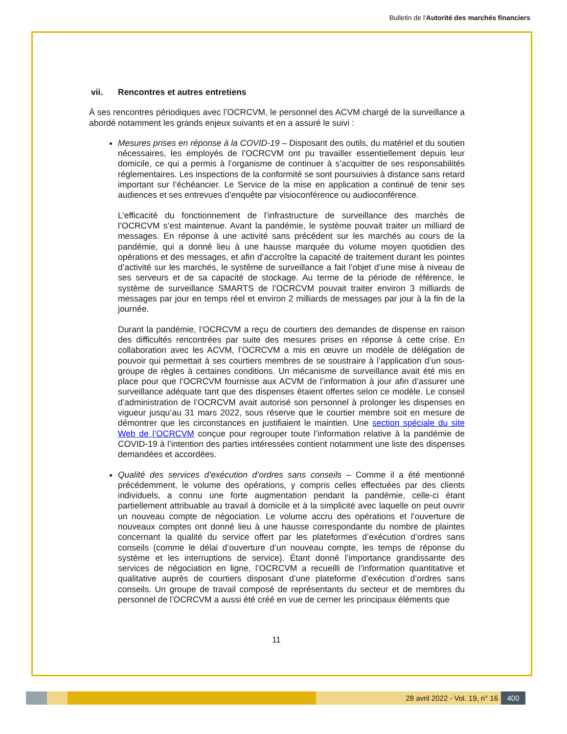Bulletin de l'Autorité des marchés financiers
vii. Rencontres et autres entretiens
À ses rencontres périodiques avec l’OCRCVM, le personnel des ACVM chargé de la surveillance a abordé notamment les grands enjeux suivants et en a assuré le suivi :
Mesures prises en réponse à la COVID-19 – Disposant des outils, du matériel et du soutien nécessaires, les employés de l’OCRCVM ont pu travailler essentiellement depuis leur domicile, ce qui a permis à l’organisme de continuer à s’acquitter de ses responsabilités réglementaires. Les inspections de la conformité se sont poursuivies à distance sans retard important sur l’échéancier. Le Service de la mise en application a continué de tenir ses audiences et ses entrevues d’enquête par visioconférence ou audioconférence.
L’efficacité du fonctionnement de l’infrastructure de surveillance des marchés de l’OCRCVM s’est maintenue. Avant la pandémie, le système pouvait traiter un milliard de messages. En réponse à une activité sans précédent sur les marchés au cours de la pandémie, qui a donné lieu à une hausse marquée du volume moyen quotidien des opérations et des messages, et afin d’accroître la capacité de traitement durant les pointes d’activité sur les marchés, le système de surveillance a fait l’objet d’une mise à niveau de ses serveurs et de sa capacité de stockage. Au terme de la période de référence, le système de surveillance SMARTS de l’OCRCVM pouvait traiter environ 3 milliards de messages par jour en temps réel et environ 2 milliards de messages par jour à la fin de la journée.
Durant la pandémie, l’OCRCVM a reçu de courtiers des demandes de dispense en raison des difficultés rencontrées par suite des mesures prises en réponse à cette crise. En collaboration avec les ACVM, l’OCRCVM a mis en œuvre un modèle de délégation de pouvoir qui permettait à ses courtiers membres de se soustraire à l’application d’un sous-groupe de règles à certaines conditions. Un mécanisme de surveillance avait été mis en place pour que l’OCRCVM fournisse aux ACVM de l’information à jour afin d’assurer une surveillance adéquate tant que des dispenses étaient offertes selon ce modèle. Le conseil d’administration de l’OCRCVM avait autorisé son personnel à prolonger les dispenses en vigueur jusqu’au 31 mars 2022, sous réserve que le courtier membre soit en mesure de démontrer que les circonstances en justifiaient le maintien. Une section spéciale du site Web de l’OCRCVM conçue pour regrouper toute l’information relative à la pandémie de COVID-19 à l’intention des parties intéressées contient notamment une liste des dispenses demandées et accordées.
Qualité des services d’exécution d’ordres sans conseils – Comme il a été mentionné précédemment, le volume des opérations, y compris celles effectuées par des clients individuels, a connu une forte augmentation pendant la pandémie, celle-ci étant partiellement attribuable au travail à domicile et à la simplicité avec laquelle on peut ouvrir un nouveau compte de négociation. Le volume accru des opérations et l’ouverture de nouveaux comptes ont donné lieu à une hausse correspondante du nombre de plaintes concernant la qualité du service offert par les plateformes d’exécution d’ordres sans conseils (comme le délai d’ouverture d’un nouveau compte, les temps de réponse du système et les interruptions de service). Étant donné l’importance grandissante des services de négociation en ligne, l’OCRCVM a recueilli de l’information quantitative et qualitative auprès de courtiers disposant d’une plateforme d’exécution d’ordres sans conseils. Un groupe de travail composé de représentants du secteur et de membres du personnel de l’OCRCVM a aussi été créé en vue de cerner les principaux éléments que
11
28 avril 2022 - Vol. 19, n° 16 400